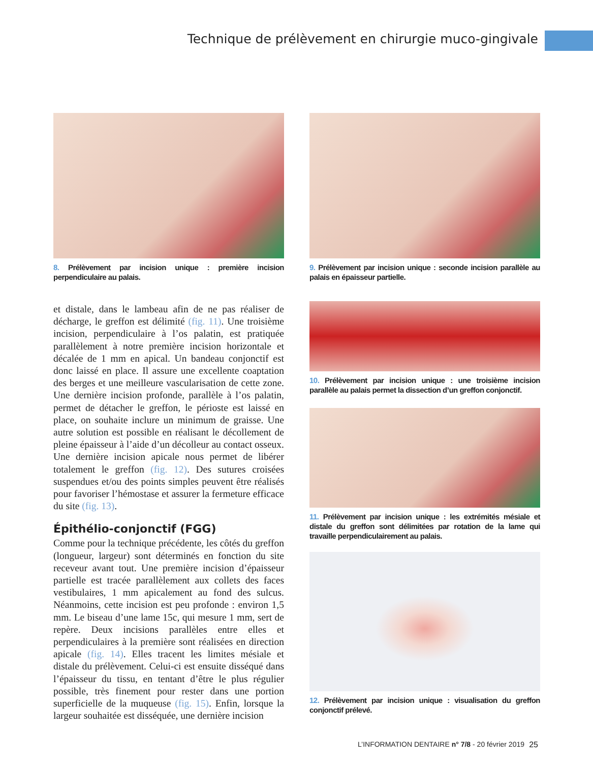Technique de prélèvement en chirurgie muco-gingivale
8. Prélèvement par incision unique : première incision perpendiculaire au palais.
et distale, dans le lambeau afin de ne pas réaliser de décharge, le greffon est délimité (fig. 11). Une troisième incision, perpendiculaire à l’os palatin, est pratiquée parallèlement à notre première incision horizontale et décalée de 1 mm en apical. Un bandeau conjonctif est donc laissé en place. Il assure une excellente coaptation des berges et une meilleure vascularisation de cette zone. Une dernière incision profonde, parallèle à l’os palatin, permet de détacher le greffon, le périoste est laissé en place, on souhaite inclure un minimum de graisse. Une autre solution est possible en réalisant le décollement de pleine épaisseur à l’aide d’un décolleur au contact osseux. Une dernière incision apicale nous permet de libérer totalement le greffon (fig. 12). Des sutures croisées suspendues et/ou des points simples peuvent être réalisés pour favoriser l’hémostase et assurer la fermeture efficace du site (fig. 13).
Épithélio-conjonctif (FGG)
Comme pour la technique précédente, les côtés du greffon (longueur, largeur) sont déterminés en fonction du site receveur avant tout. Une première incision d’épaisseur partielle est tracée parallèlement aux collets des faces vestibulaires, 1 mm apicalement au fond des sulcus. Néanmoins, cette incision est peu profonde : environ 1,5 mm. Le biseau d’une lame 15c, qui mesure 1 mm, sert de repère. Deux incisions parallèles entre elles et perpendiculaires à la première sont réalisées en direction apicale (fig. 14). Elles tracent les limites mésiale et distale du prélèvement. Celui-ci est ensuite disséqué dans l’épaisseur du tissu, en tentant d’être le plus régulier possible, très finement pour rester dans une portion superficielle de la muqueuse (fig. 15). Enfin, lorsque la largeur souhaitée est disséquée, une dernière incision
9. Prélèvement par incision unique : seconde incision parallèle au palais en épaisseur partielle.
10. Prélèvement par incision unique : une troisième incision parallèle au palais permet la dissection d’un greffon conjonctif.
11. Prélèvement par incision unique : les extrémités mésiale et distale du greffon sont délimitées par rotation de la lame qui travaille perpendiculairement au palais.
12. Prélèvement par incision unique : visualisation du greffon conjonctif prélevé.
L’INFORMATION DENTAIRE n° 7/8 - 20 février 2019
25